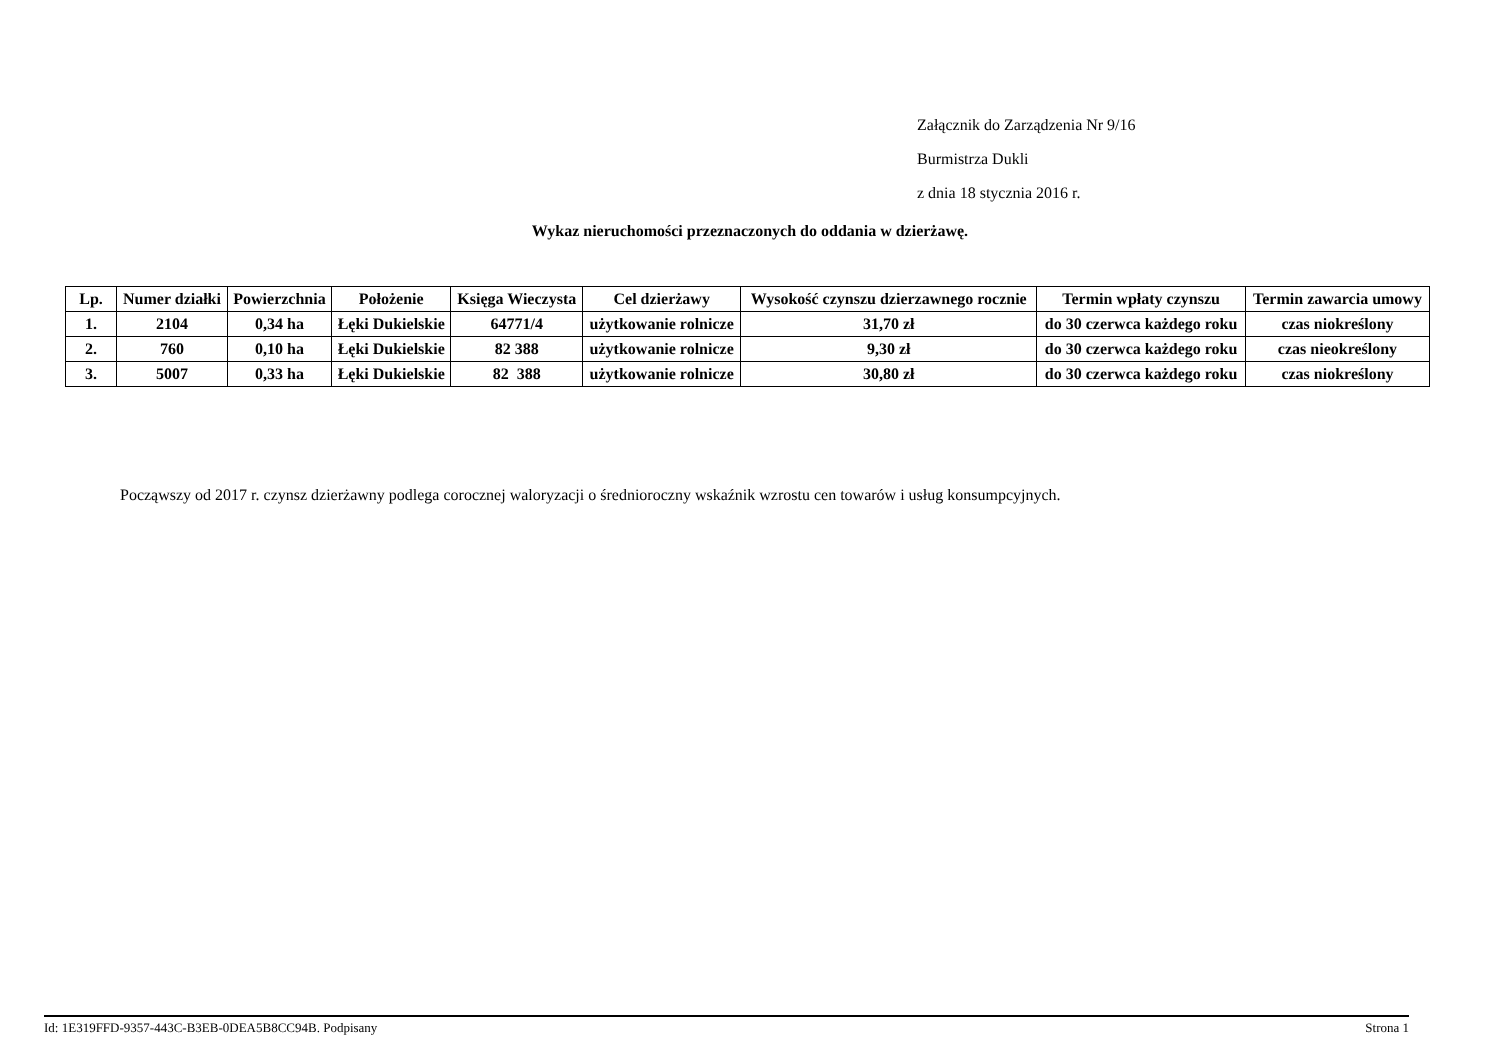Załącznik do Zarządzenia Nr 9/16
Burmistrza Dukli
z dnia 18 stycznia 2016 r.
Wykaz nieruchomości przeznaczonych do oddania w dzierżawę.
| Lp. | Numer działki | Powierzchnia | Położenie | Księga Wieczysta | Cel dzierżawy | Wysokość czynszu dzierzawnego rocznie | Termin wpłaty czynszu | Termin zawarcia umowy |
| --- | --- | --- | --- | --- | --- | --- | --- | --- |
| 1. | 2104 | 0,34 ha | Łęki Dukielskie | 64771/4 | użytkowanie rolnicze | 31,70 zł | do 30 czerwca każdego roku | czas niokreślony |
| 2. | 760 | 0,10 ha | Łęki Dukielskie | 82 388 | użytkowanie rolnicze | 9,30 zł | do 30 czerwca każdego roku | czas nieokreślony |
| 3. | 5007 | 0,33 ha | Łęki Dukielskie | 82 388 | użytkowanie rolnicze | 30,80 zł | do 30 czerwca każdego roku | czas niokreślony |
Począwszy od 2017 r. czynsz dzierżawny podlega corocznej waloryzacji o średnioroczny wskaźnik wzrostu cen towarów i usług konsumpcyjnych.
Id: 1E319FFD-9357-443C-B3EB-0DEA5B8CC94B. Podpisany Strona 1